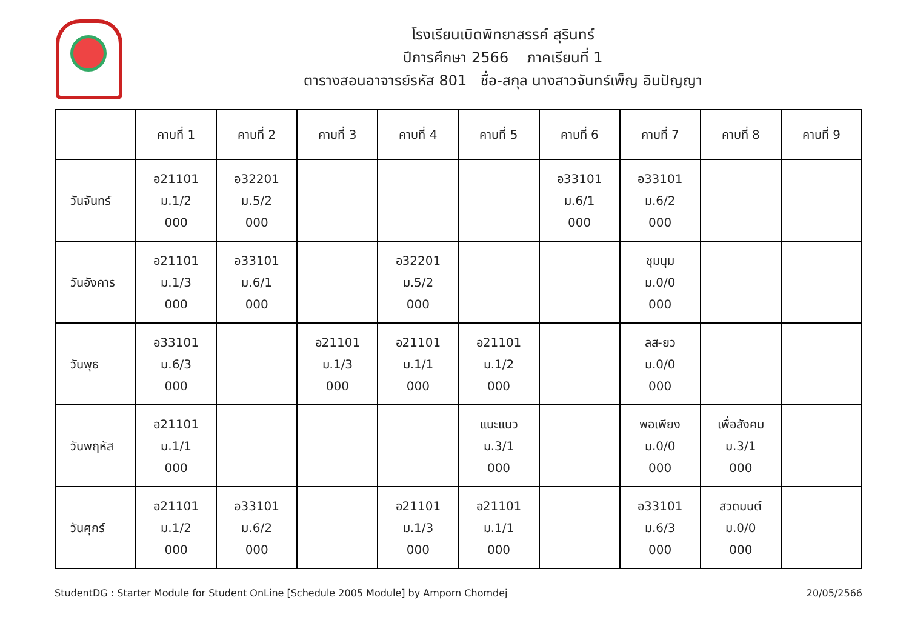โรงเรียนเบิดพิทยาสรรค์ สุรินทร์
ปีการศึกษา 2566 ภาคเรียนที่ 1
ตารางสอนอาจารย์รหัส 801 ชื่อ-สกุล นางสาวจันทร์เพ็ญ อินปัญญา
| | คาบที่ 1 | คาบที่ 2 | คาบที่ 3 | คาบที่ 4 | คาบที่ 5 | คาบที่ 6 | คาบที่ 7 | คาบที่ 8 | คาบที่ 9 |
| --- | --- | --- | --- | --- | --- | --- | --- | --- | --- |
| วันจันทร์ | อ21101 ม.1/2 000 | อ32201 ม.5/2 000 | | | | อ33101 ม.6/1 000 | อ33101 ม.6/2 000 | | |
| วันอังคาร | อ21101 ม.1/3 000 | อ33101 ม.6/1 000 | | อ32201 ม.5/2 000 | | | ชุมนุม ม.0/0 000 | | |
| วันพุธ | อ33101 ม.6/3 000 | | อ21101 ม.1/3 000 | อ21101 ม.1/1 000 | อ21101 ม.1/2 000 | | ลส-ยว ม.0/0 000 | | |
| วันพฤหัส | อ21101 ม.1/1 000 | | | | แนะแนว ม.3/1 000 | | พอเพียง ม.0/0 000 | เพื่อสังคม ม.3/1 000 | |
| วันศุกร์ | อ21101 ม.1/2 000 | อ33101 ม.6/2 000 | | อ21101 ม.1/3 000 | อ21101 ม.1/1 000 | | อ33101 ม.6/3 000 | สวดมนต์ ม.0/0 000 | |
StudentDG : Starter Module for Student OnLine [Schedule 2005 Module] by Amporn Chomdej 20/05/2566